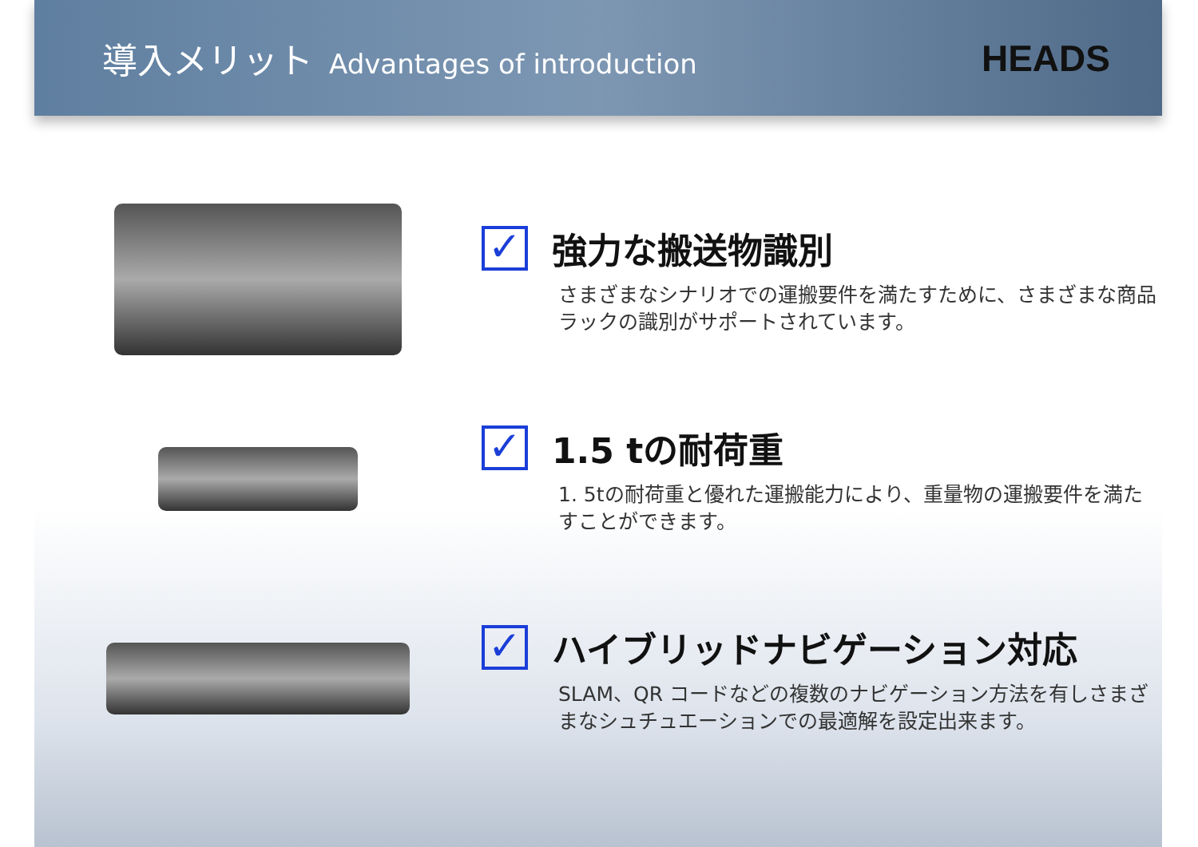導入メリット Advantages of introduction
HEADS
✓
強力な搬送物識別
さまざまなシナリオでの運搬要件を満たすために、さまざまな商品ラックの識別がサポートされています。
✓
1.5 tの耐荷重
1. 5tの耐荷重と優れた運搬能力により、重量物の運搬要件を満たすことができます。
✓
ハイブリッドナビゲーション対応
SLAM、QR コードなどの複数のナビゲーション方法を有しさまざまなシュチュエーションでの最適解を設定出来ます。